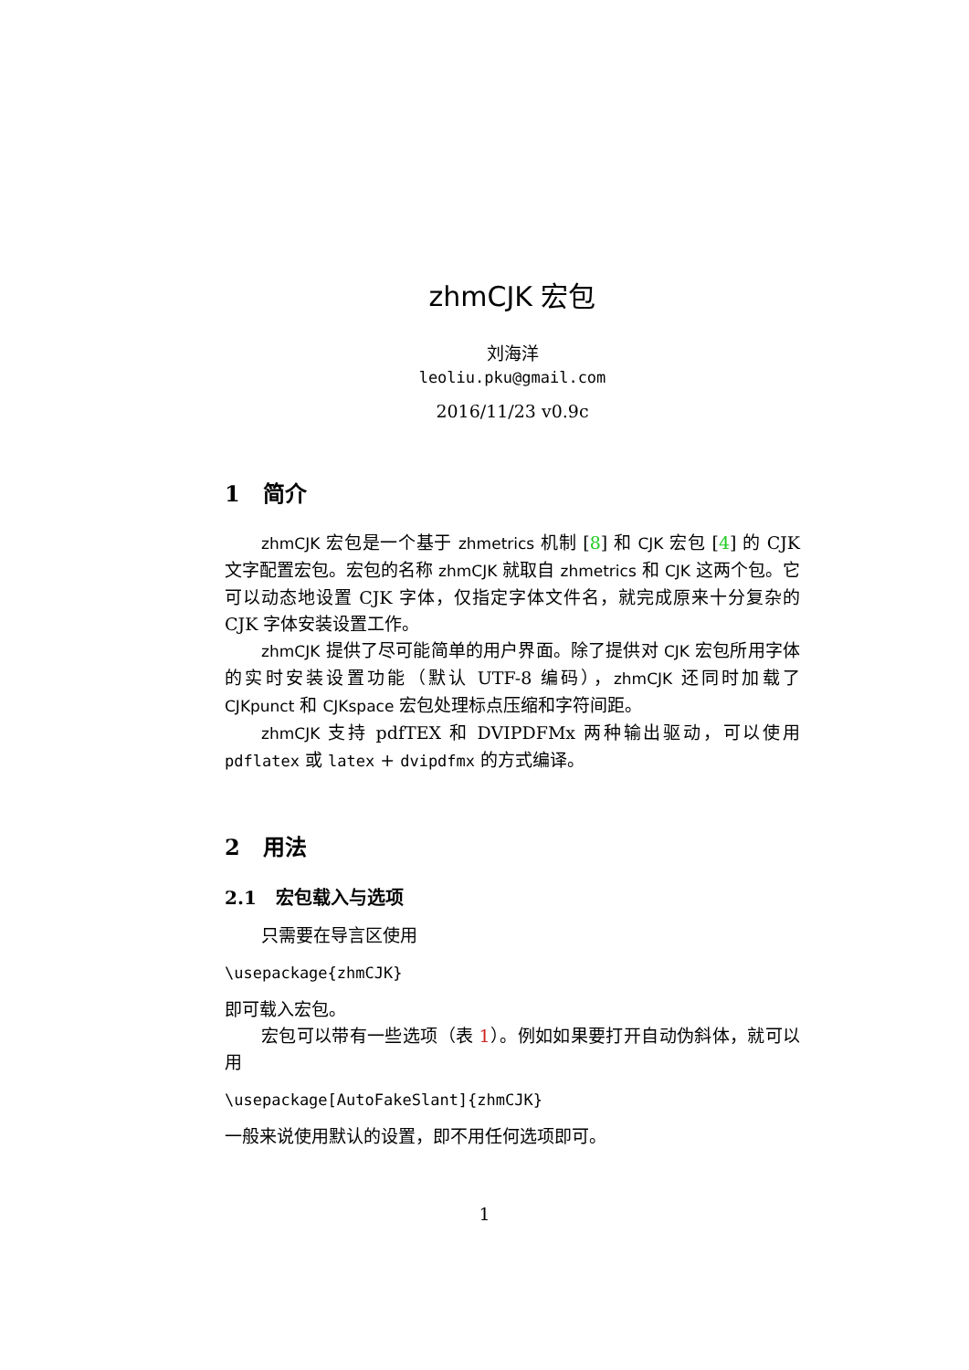zhmCJK 宏包
刘海洋
leoliu.pku@gmail.com
2016/11/23 v0.9c
1 简介
zhmCJK 宏包是一个基于 zhmetrics 机制 [8] 和 CJK 宏包 [4] 的 CJK 文字配置宏包。宏包的名称 zhmCJK 就取自 zhmetrics 和 CJK 这两个包。它可以动态地设置 CJK 字体，仅指定字体文件名，就完成原来十分复杂的 CJK 字体安装设置工作。
zhmCJK 提供了尽可能简单的用户界面。除了提供对 CJK 宏包所用字体的实时安装设置功能（默认 UTF-8 编码），zhmCJK 还同时加载了 CJKpunct 和 CJKspace 宏包处理标点压缩和字符间距。
zhmCJK 支持 pdfTEX 和 DVIPDFMx 两种输出驱动，可以使用 pdflatex 或 latex + dvipdfmx 的方式编译。
2 用法
2.1 宏包载入与选项
只需要在导言区使用
\usepackage{zhmCJK}
即可载入宏包。
宏包可以带有一些选项（表 1）。例如如果要打开自动伪斜体，就可以用
\usepackage[AutoFakeSlant]{zhmCJK}
一般来说使用默认的设置，即不用任何选项即可。
1